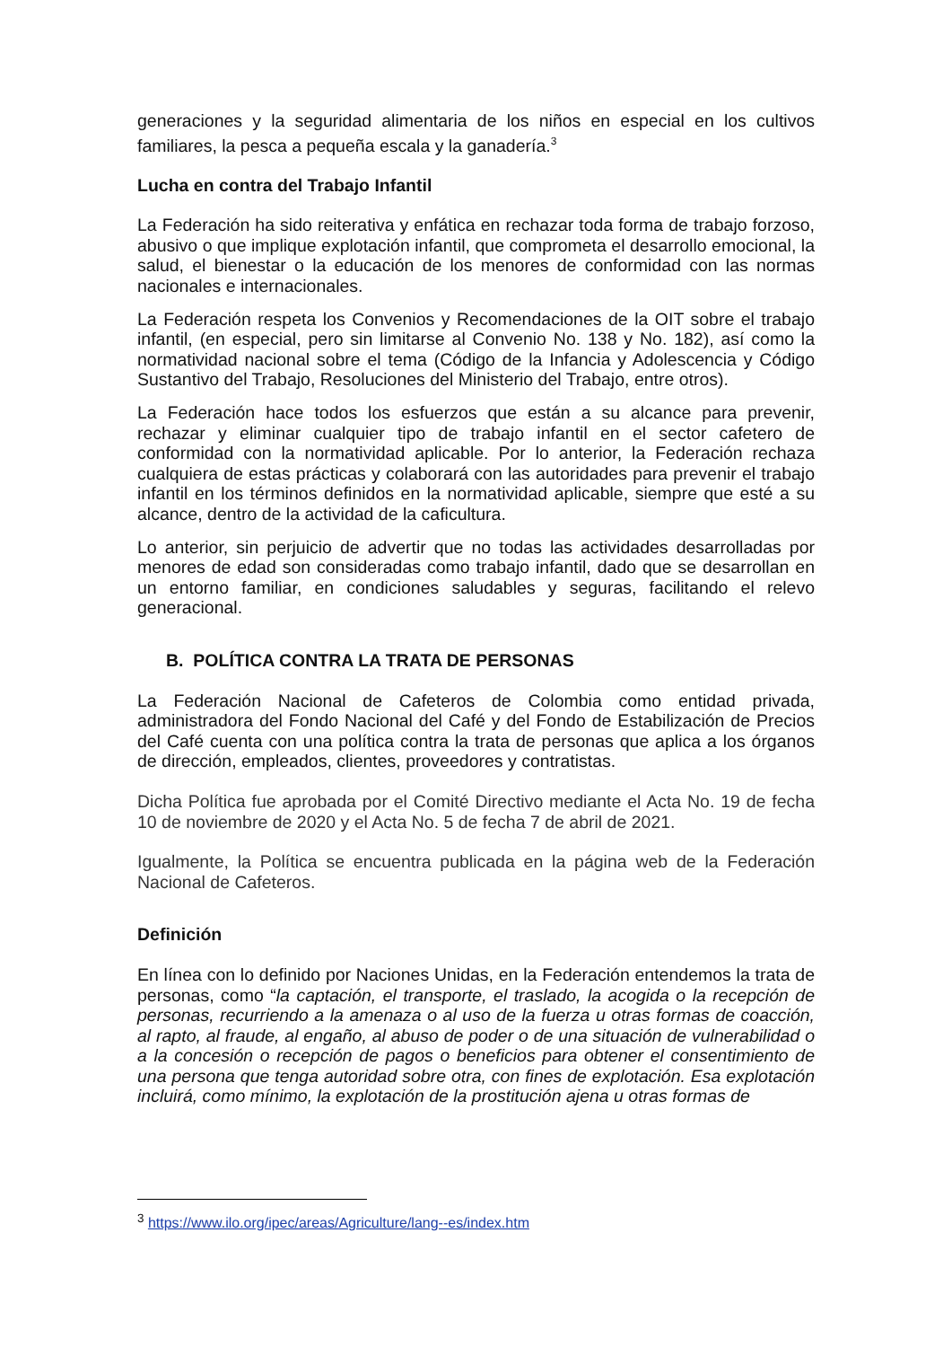generaciones y la seguridad alimentaria de los niños en especial en los cultivos familiares, la pesca a pequeña escala y la ganadería.<sup>3</sup>
Lucha en contra del Trabajo Infantil
La Federación ha sido reiterativa y enfática en rechazar toda forma de trabajo forzoso, abusivo o que implique explotación infantil, que comprometa el desarrollo emocional, la salud, el bienestar o la educación de los menores de conformidad con las normas nacionales e internacionales.
La Federación respeta los Convenios y Recomendaciones de la OIT sobre el trabajo infantil, (en especial, pero sin limitarse al Convenio No. 138 y No. 182), así como la normatividad nacional sobre el tema (Código de la Infancia y Adolescencia y Código Sustantivo del Trabajo, Resoluciones del Ministerio del Trabajo, entre otros).
La Federación hace todos los esfuerzos que están a su alcance para prevenir, rechazar y eliminar cualquier tipo de trabajo infantil en el sector cafetero de conformidad con la normatividad aplicable. Por lo anterior, la Federación rechaza cualquiera de estas prácticas y colaborará con las autoridades para prevenir el trabajo infantil en los términos definidos en la normatividad aplicable, siempre que esté a su alcance, dentro de la actividad de la caficultura.
Lo anterior, sin perjuicio de advertir que no todas las actividades desarrolladas por menores de edad son consideradas como trabajo infantil, dado que se desarrollan en un entorno familiar, en condiciones saludables y seguras, facilitando el relevo generacional.
B. POLÍTICA CONTRA LA TRATA DE PERSONAS
La Federación Nacional de Cafeteros de Colombia como entidad privada, administradora del Fondo Nacional del Café y del Fondo de Estabilización de Precios del Café cuenta con una política contra la trata de personas que aplica a los órganos de dirección, empleados, clientes, proveedores y contratistas.
Dicha Política fue aprobada por el Comité Directivo mediante el Acta No. 19 de fecha 10 de noviembre de 2020 y el Acta No. 5 de fecha 7 de abril de 2021.
Igualmente, la Política se encuentra publicada en la página web de la Federación Nacional de Cafeteros.
Definición
En línea con lo definido por Naciones Unidas, en la Federación entendemos la trata de personas, como “la captación, el transporte, el traslado, la acogida o la recepción de personas, recurriendo a la amenaza o al uso de la fuerza u otras formas de coacción, al rapto, al fraude, al engaño, al abuso de poder o de una situación de vulnerabilidad o a la concesión o recepción de pagos o beneficios para obtener el consentimiento de una persona que tenga autoridad sobre otra, con fines de explotación. Esa explotación incluirá, como mínimo, la explotación de la prostitución ajena u otras formas de
<sup>3</sup> https://www.ilo.org/ipec/areas/Agriculture/lang--es/index.htm